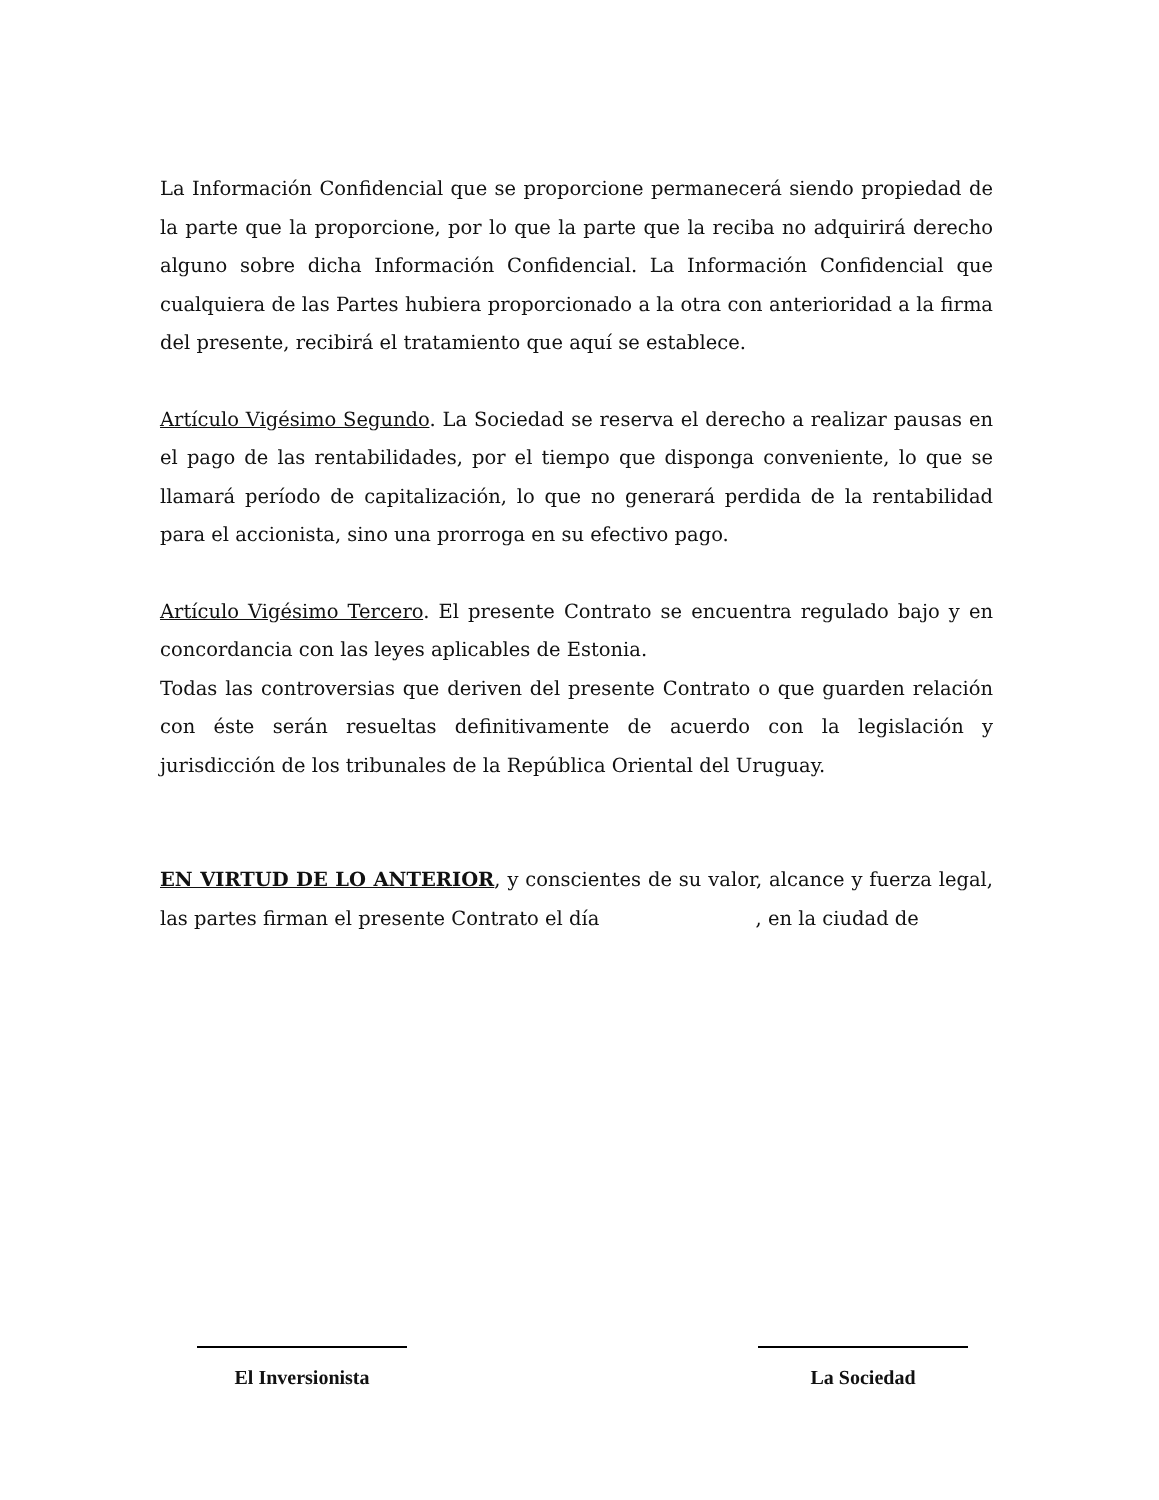La Información Confidencial que se proporcione permanecerá siendo propiedad de la parte que la proporcione, por lo que la parte que la reciba no adquirirá derecho alguno sobre dicha Información Confidencial. La Información Confidencial que cualquiera de las Partes hubiera proporcionado a la otra con anterioridad a la firma del presente, recibirá el tratamiento que aquí se establece.
Artículo Vigésimo Segundo. La Sociedad se reserva el derecho a realizar pausas en el pago de las rentabilidades, por el tiempo que disponga conveniente, lo que se llamará período de capitalización, lo que no generará perdida de la rentabilidad para el accionista, sino una prorroga en su efectivo pago.
Artículo Vigésimo Tercero. El presente Contrato se encuentra regulado bajo y en concordancia con las leyes aplicables de Estonia.
Todas las controversias que deriven del presente Contrato o que guarden relación con éste serán resueltas definitivamente de acuerdo con la legislación y jurisdicción de los tribunales de la República Oriental del Uruguay.
EN VIRTUD DE LO ANTERIOR, y conscientes de su valor, alcance y fuerza legal, las partes firman el presente Contrato el día , en la ciudad de
El Inversionista La Sociedad